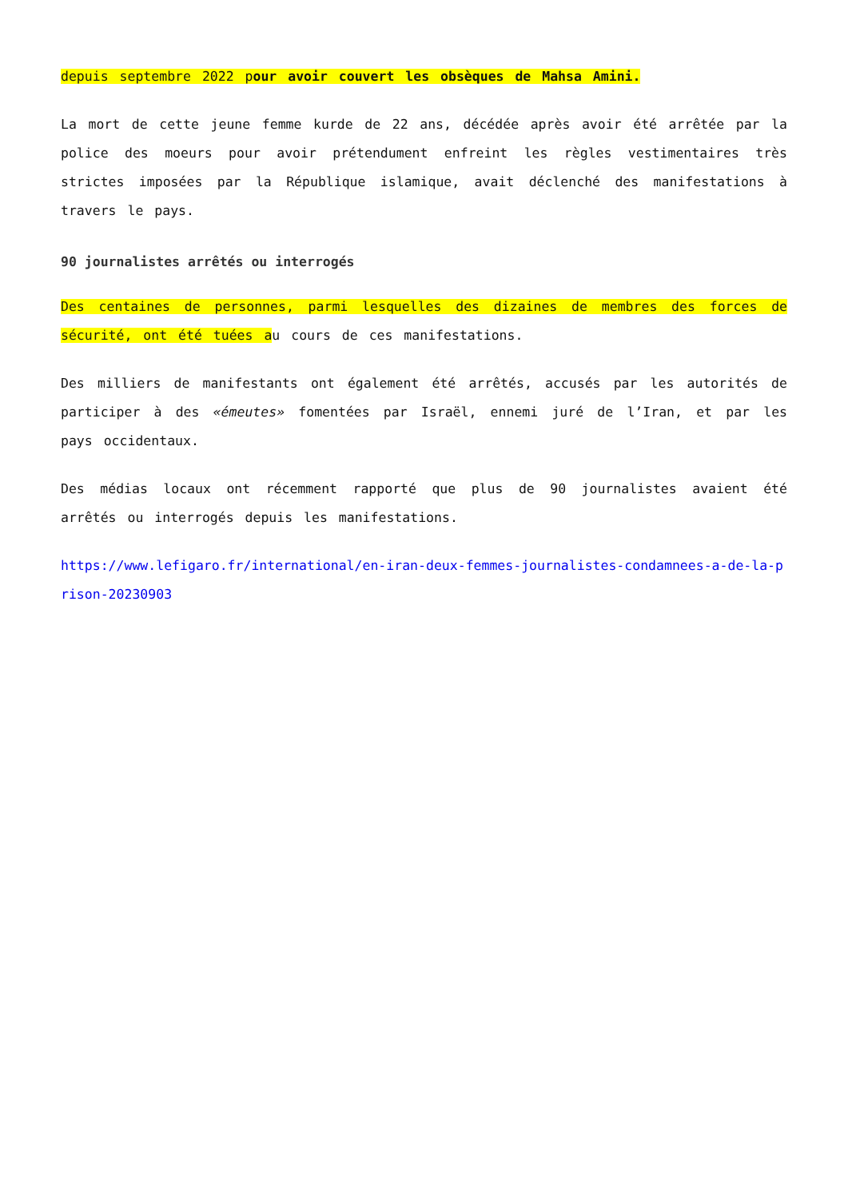depuis septembre 2022 pour avoir couvert les obsèques de Mahsa Amini.
La mort de cette jeune femme kurde de 22 ans, décédée après avoir été arrêtée par la police des moeurs pour avoir prétendument enfreint les règles vestimentaires très strictes imposées par la République islamique, avait déclenché des manifestations à travers le pays.
90 journalistes arrêtés ou interrogés
Des centaines de personnes, parmi lesquelles des dizaines de membres des forces de sécurité, ont été tuées au cours de ces manifestations.
Des milliers de manifestants ont également été arrêtés, accusés par les autorités de participer à des «émeutes» fomentées par Israël, ennemi juré de l’Iran, et par les pays occidentaux.
Des médias locaux ont récemment rapporté que plus de 90 journalistes avaient été arrêtés ou interrogés depuis les manifestations.
https://www.lefigaro.fr/international/en-iran-deux-femmes-journalistes-condamnees-a-de-la-prison-20230903